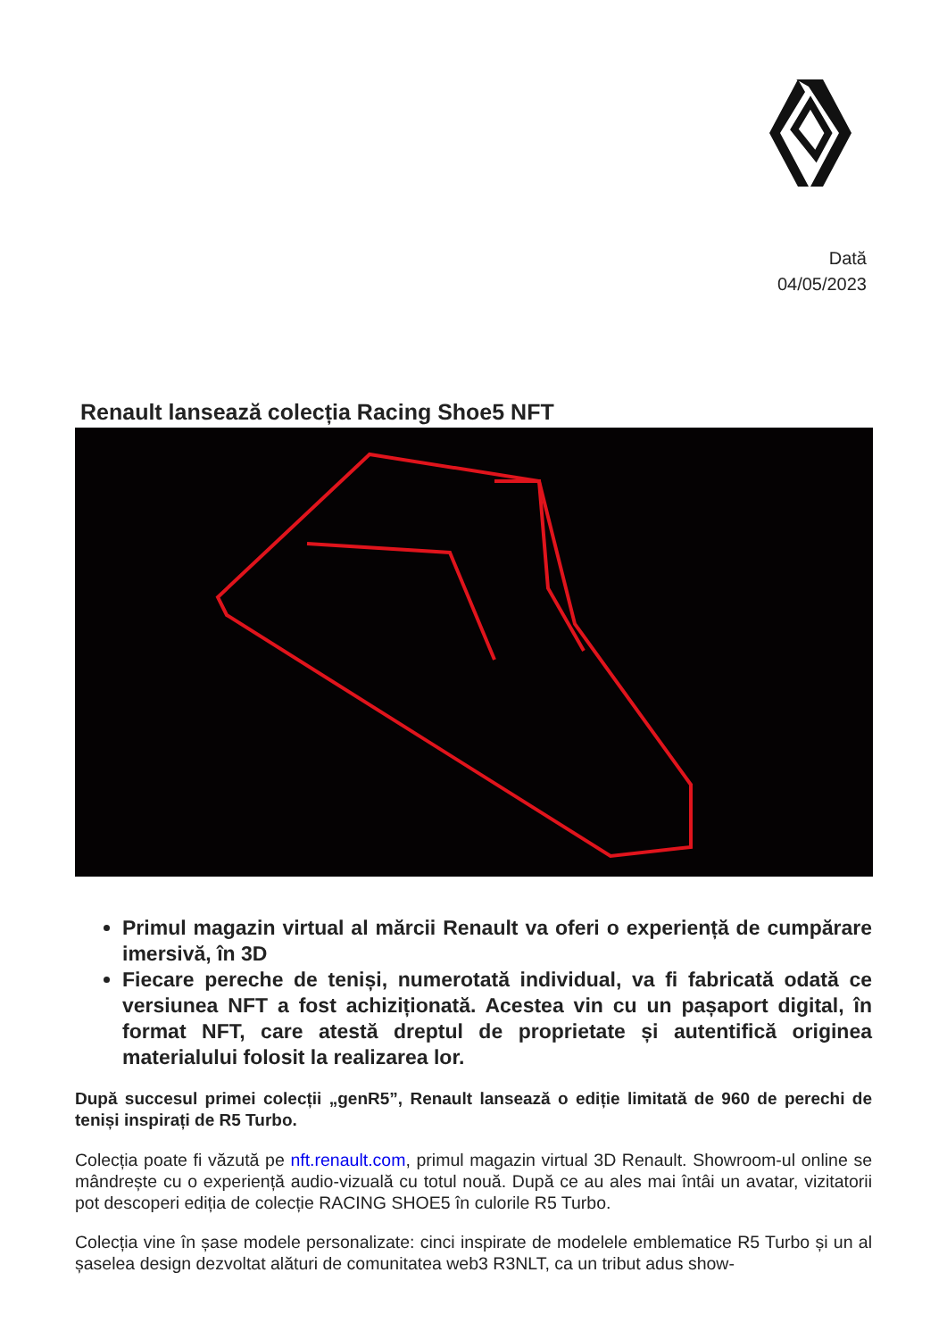Dată
04/05/2023
Renault lansează colecția Racing Shoe5 NFT
Primul magazin virtual al mărcii Renault va oferi o experiență de cumpărare imersivă, în 3D
Fiecare pereche de teniși, numerotată individual, va fi fabricată odată ce versiunea NFT a fost achiziționată. Acestea vin cu un pașaport digital, în format NFT, care atestă dreptul de proprietate și autentifică originea materialului folosit la realizarea lor.
După succesul primei colecții „genR5”, Renault lansează o ediție limitată de 960 de perechi de teniși inspirați de R5 Turbo.
Colecția poate fi văzută pe nft.renault.com, primul magazin virtual 3D Renault. Showroom-ul online se mândrește cu o experiență audio-vizuală cu totul nouă. După ce au ales mai întâi un avatar, vizitatorii pot descoperi ediția de colecție RACING SHOE5 în culorile R5 Turbo.
Colecția vine în șase modele personalizate: cinci inspirate de modelele emblematice R5 Turbo și un al șaselea design dezvoltat alături de comunitatea web3 R3NLT, ca un tribut adus show-